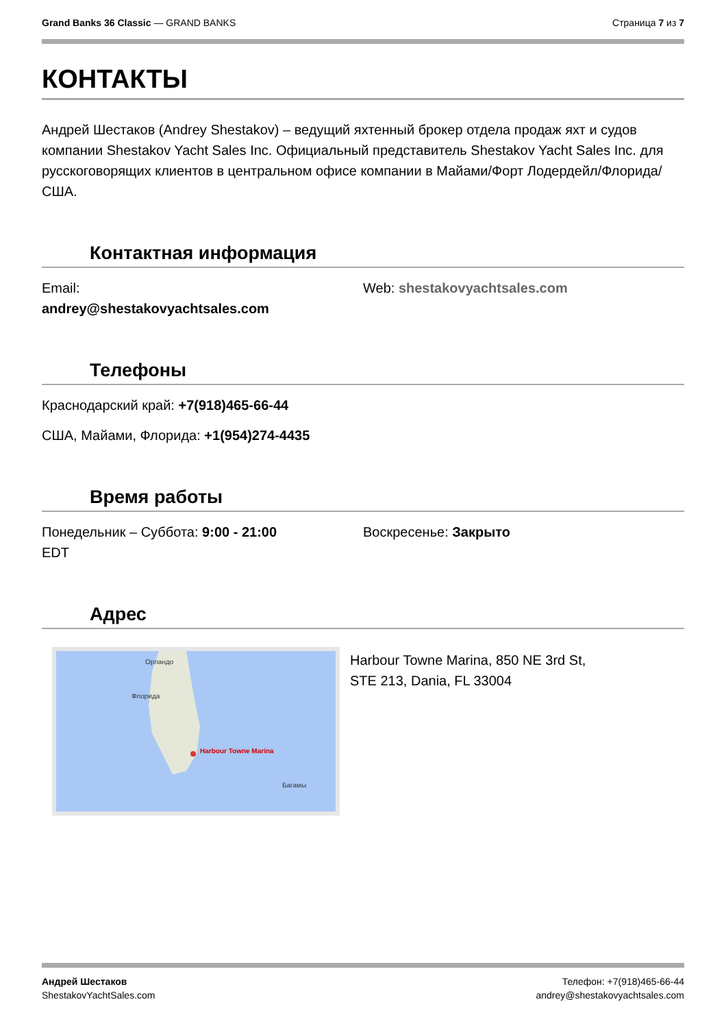Grand Banks 36 Classic — GRAND BANKS
Страница 7 из 7
КОНТАКТЫ
Андрей Шестаков (Andrey Shestakov) – ведущий яхтенный брокер отдела продаж яхт и судов компании Shestakov Yacht Sales Inc. Официальный представитель Shestakov Yacht Sales Inc. для русскоговорящих клиентов в центральном офисе компании в Майами/Форт Лодердейл/Флорида/США.
Контактная информация
Email:
andrey@shestakovyachtsales.com
Web: shestakovyachtsales.com
Телефоны
Краснодарский край: +7(918)465-66-44
США, Майами, Флорида: +1(954)274-4435
Время работы
Понедельник – Суббота: 9:00 - 21:00
EDT
Воскресенье: Закрыто
Адрес
Орландо
Флорида
Harbour Towne Marina
Багамы
Harbour Towne Marina, 850 NE 3rd St,
STE 213, Dania, FL 33004
Андрей Шестаков
ShestakovYachtSales.com
Телефон: +7(918)465-66-44
andrey@shestakovyachtsales.com